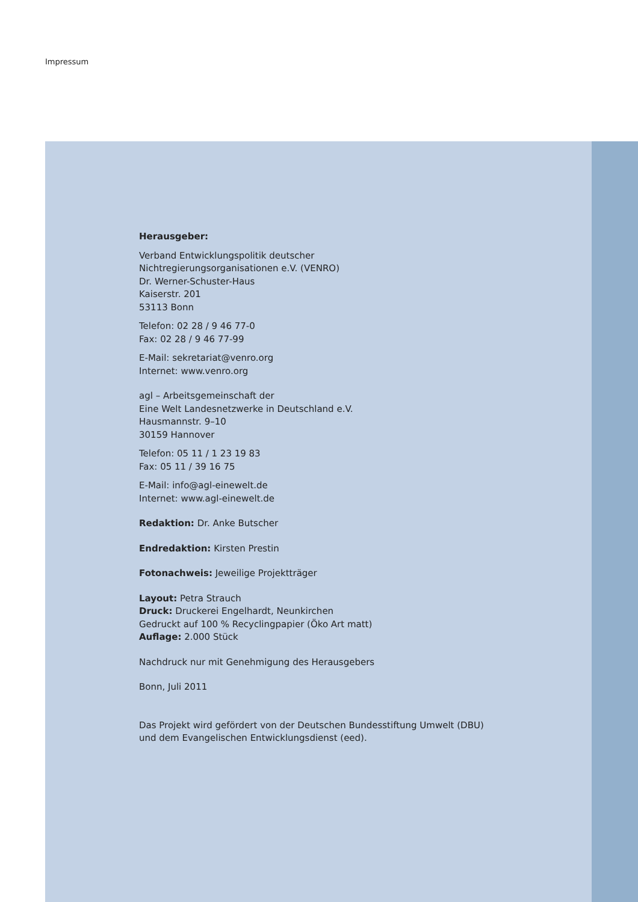Impressum
Herausgeber:
Verband Entwicklungspolitik deutscher
Nichtregierungsorganisationen e.V. (VENRO)
Dr. Werner-Schuster-Haus
Kaiserstr. 201
53113 Bonn
Telefon: 02 28 / 9 46 77-0
Fax: 02 28 / 9 46 77-99
E-Mail: sekretariat@venro.org
Internet: www.venro.org
agl – Arbeitsgemeinschaft der
Eine Welt Landesnetzwerke in Deutschland e.V.
Hausmannstr. 9–10
30159 Hannover
Telefon: 05 11 / 1 23 19 83
Fax: 05 11 / 39 16 75
E-Mail: info@agl-einewelt.de
Internet: www.agl-einewelt.de
Redaktion: Dr. Anke Butscher
Endredaktion: Kirsten Prestin
Fotonachweis: Jeweilige Projektträger
Layout: Petra Strauch
Druck: Druckerei Engelhardt, Neunkirchen
Gedruckt auf 100 % Recyclingpapier (Öko Art matt)
Auflage: 2.000 Stück
Nachdruck nur mit Genehmigung des Herausgebers
Bonn, Juli 2011
Das Projekt wird gefördert von der Deutschen Bundesstiftung Umwelt (DBU)
und dem Evangelischen Entwicklungsdienst (eed).